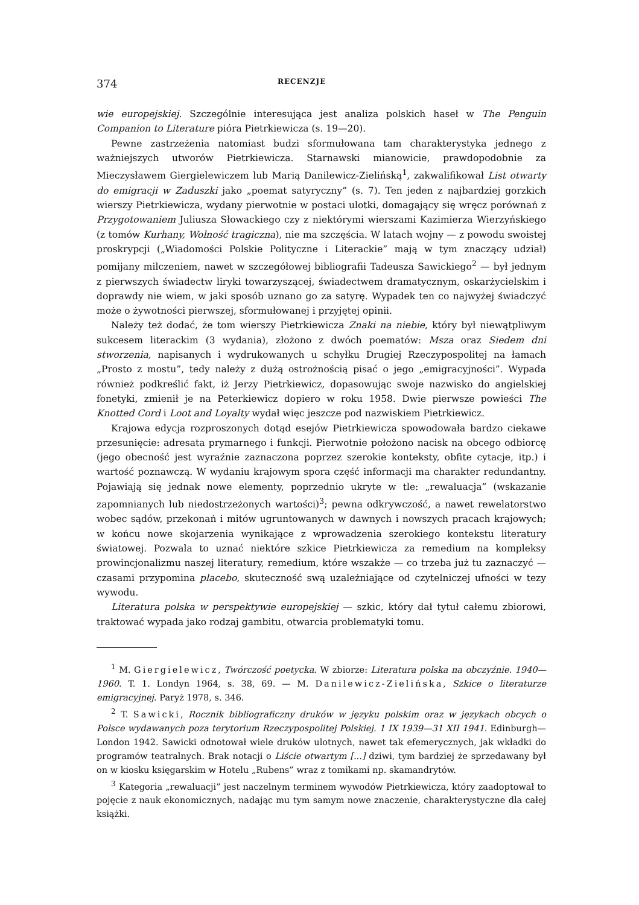374 RECENZJE
wie europejskiej. Szczególnie interesująca jest analiza polskich haseł w The Penguin Companion to Literature pióra Pietrkiewicza (s. 19—20).
Pewne zastrzeżenia natomiast budzi sformułowana tam charakterystyka jednego z ważniejszych utworów Pietrkiewicza. Starnawski mianowicie, prawdopodobnie za Mieczysławem Giergielewiczem lub Marią Danilewicz-Zielińską<sup>1</sup>, zakwalifikował List otwarty do emigracji w Zaduszki jako „poemat satyryczny” (s. 7). Ten jeden z najbardziej gorzkich wierszy Pietrkiewicza, wydany pierwotnie w postaci ulotki, domagający się wręcz porównań z Przygotowaniem Juliusza Słowackiego czy z niektórymi wierszami Kazimierza Wierzyńskiego (z tomów Kurhany, Wolność tragiczna), nie ma szczęścia. W latach wojny — z powodu swoistej proskrypcji („Wiadomości Polskie Polityczne i Literackie” mają w tym znaczący udział) pomijany milczeniem, nawet w szczegółowej bibliografii Tadeusza Sawickiego<sup>2</sup> — był jednym z pierwszych świadectw liryki towarzyszącej, świadectwem dramatycznym, oskarżycielskim i doprawdy nie wiem, w jaki sposób uznano go za satyrę. Wypadek ten co najwyżej świadczyć może o żywotności pierwszej, sformułowanej i przyjętej opinii.
Należy też dodać, że tom wierszy Pietrkiewicza Znaki na niebie, który był niewątpliwym sukcesem literackim (3 wydania), złożono z dwóch poematów: Msza oraz Siedem dni stworzenia, napisanych i wydrukowanych u schyłku Drugiej Rzeczypospolitej na łamach „Prosto z mostu”, tedy należy z dużą ostrożnością pisać o jego „emigracyjności”. Wypada również podkreślić fakt, iż Jerzy Pietrkiewicz, dopasowując swoje nazwisko do angielskiej fonetyki, zmienił je na Peterkiewicz dopiero w roku 1958. Dwie pierwsze powieści The Knotted Cord i Loot and Loyalty wydał więc jeszcze pod nazwiskiem Pietrkiewicz.
Krajowa edycja rozproszonych dotąd esejów Pietrkiewicza spowodowała bardzo ciekawe przesunięcie: adresata prymarnego i funkcji. Pierwotnie położono nacisk na obcego odbiorcę (jego obecność jest wyraźnie zaznaczona poprzez szerokie konteksty, obfite cytacje, itp.) i wartość poznawczą. W wydaniu krajowym spora część informacji ma charakter redundantny. Pojawiają się jednak nowe elementy, poprzednio ukryte w tle: „rewaluacja” (wskazanie zapomnianych lub niedostrzeżonych wartości)<sup>3</sup>; pewna odkrywczość, a nawet rewelatorstwo wobec sądów, przekonań i mitów ugruntowanych w dawnych i nowszych pracach krajowych; w końcu nowe skojarzenia wynikające z wprowadzenia szerokiego kontekstu literatury światowej. Pozwala to uznać niektóre szkice Pietrkiewicza za remedium na kompleksy prowincjonalizmu naszej literatury, remedium, które wszakże — co trzeba już tu zaznaczyć — czasami przypomina placebo, skuteczność swą uzależniające od czytelniczej ufności w tezy wywodu.
Literatura polska w perspektywie europejskiej — szkic, który dał tytuł całemu zbiorowi, traktować wypada jako rodzaj gambitu, otwarcia problematyki tomu.
<sup>1</sup> M. Giergielewicz, Twórczość poetycka. W zbiorze: Literatura polska na obczyźnie. 1940—1960. T. 1. Londyn 1964, s. 38, 69. — M. Danilewicz-Zielińska, Szkice o literaturze emigracyjnej. Paryż 1978, s. 346.
<sup>2</sup> T. Sawicki, Rocznik bibliograficzny druków w języku polskim oraz w językach obcych o Polsce wydawanych poza terytorium Rzeczypospolitej Polskiej. 1 IX 1939—31 XII 1941. Edinburgh—London 1942. Sawicki odnotował wiele druków ulotnych, nawet tak efemerycznych, jak wkładki do programów teatralnych. Brak notacji o Liście otwartym [...] dziwi, tym bardziej że sprzedawany był on w kiosku księgarskim w Hotelu „Rubens” wraz z tomikami np. skamandrytów.
<sup>3</sup> Kategoria „rewaluacji” jest naczelnym terminem wywodów Pietrkiewicza, który zaadoptował to pojęcie z nauk ekonomicznych, nadając mu tym samym nowe znaczenie, charakterystyczne dla całej książki.